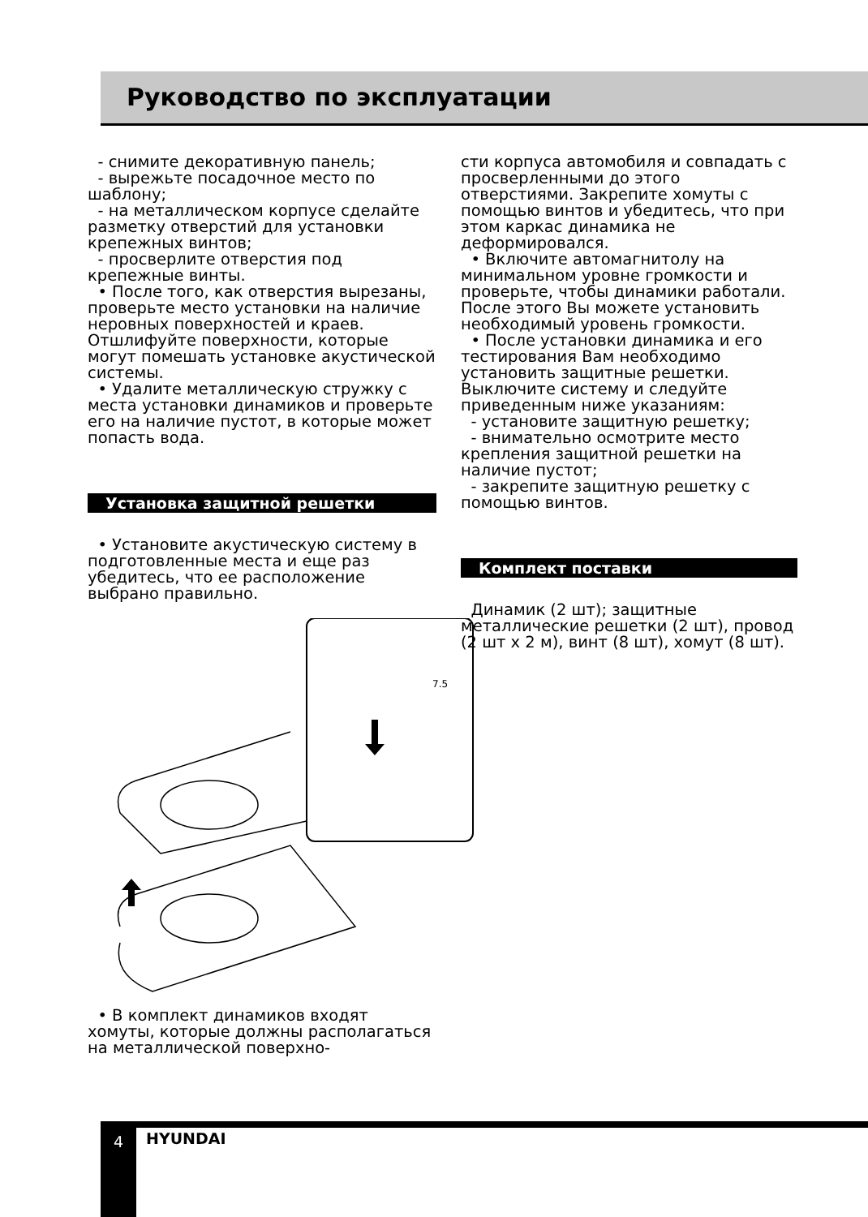Руководство по эксплуатации
- снимите декоративную панель;
- вырежьте посадочное место по шаблону;
- на металлическом корпусе сделайте разметку отверстий для установки крепежных винтов;
- просверлите отверстия под крепежные винты.
• После того, как отверстия вырезаны, проверьте место установки на наличие неровных поверхностей и краев. Отшлифуйте поверхности, которые могут помешать установке акустической системы.
• Удалите металлическую стружку с места установки динамиков и проверьте его на наличие пустот, в которые может попасть вода.
Установка защитной решетки
• Установите акустическую систему в подготовленные места и еще раз убедитесь, что ее расположение выбрано правильно.
7.5
• В комплект динамиков входят хомуты, которые должны располагаться на металлической поверхно-
сти корпуса автомобиля и совпадать с просверленными до этого отверстиями. Закрепите хомуты с помощью винтов и убедитесь, что при этом каркас динамика не деформировался.
• Включите автомагнитолу на минимальном уровне громкости и проверьте, чтобы динамики работали. После этого Вы можете установить необходимый уровень громкости.
• После установки динамика и его тестирования Вам необходимо установить защитные решетки. Выключите систему и следуйте приведенным ниже указаниям:
- установите защитную решетку;
- внимательно осмотрите место крепления защитной решетки на наличие пустот;
- закрепите защитную решетку с помощью винтов.
Комплект поставки
Динамик (2 шт); защитные металлические решетки (2 шт), провод (2 шт х 2 м), винт (8 шт), хомут (8 шт).
4 HYUNDAI